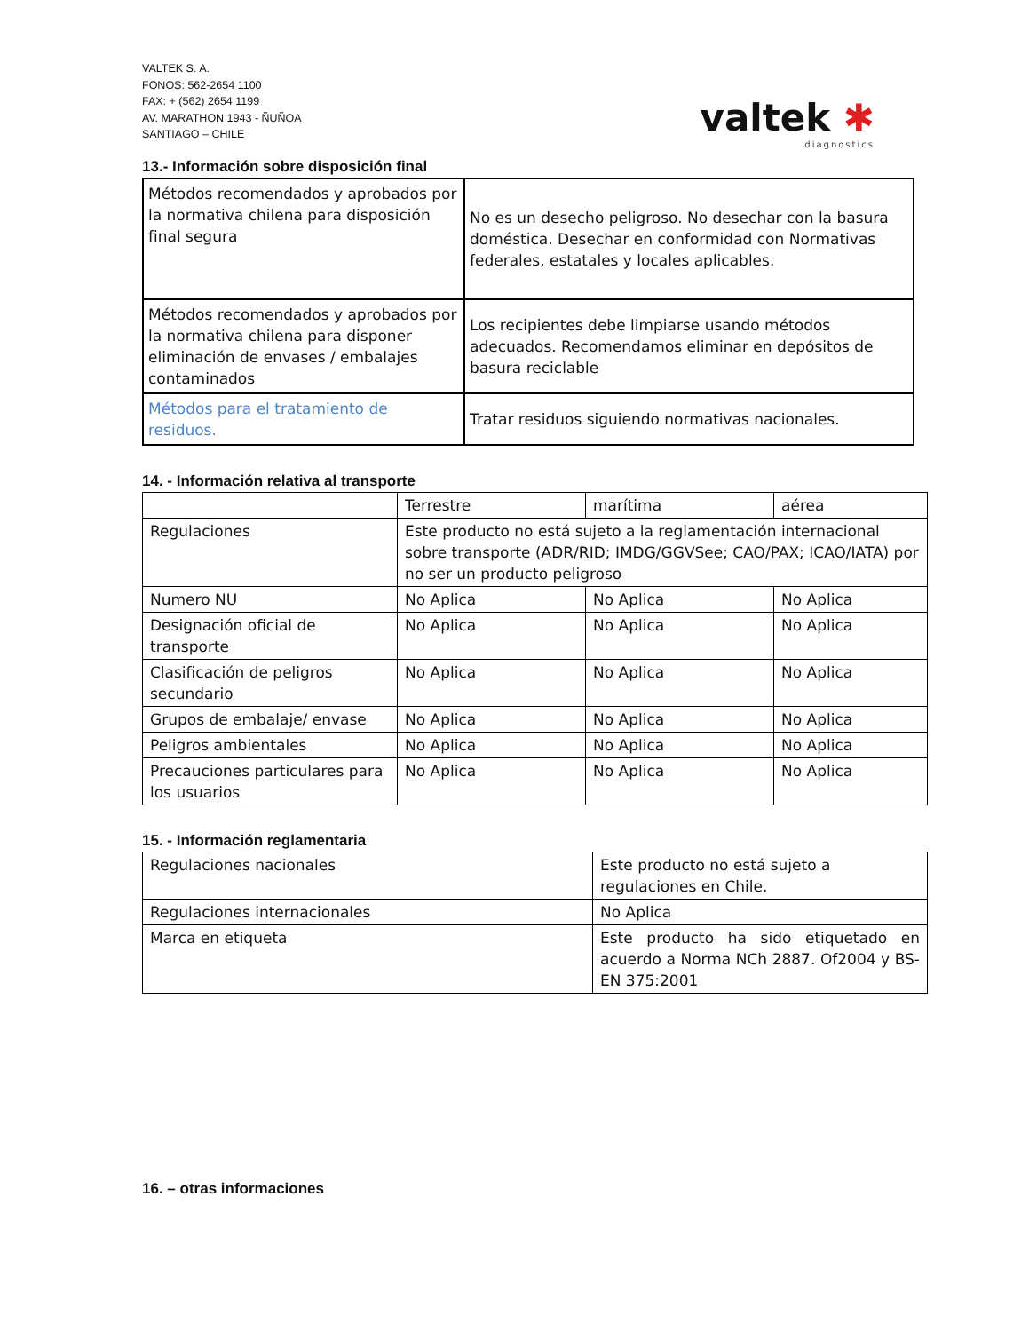VALTEK S. A.
FONOS: 562-2654 1100
FAX: + (562) 2654 1199
AV. MARATHON 1943 - ÑUÑOA
SANTIAGO – CHILE
valtek ✱
diagnostics
13.- Información sobre disposición final
| Métodos recomendados y aprobados por la normativa chilena para disposición final segura | No es un desecho peligroso. No desechar con la basura doméstica. Desechar en conformidad con Normativas federales, estatales y locales aplicables. |
| Métodos recomendados y aprobados por la normativa chilena para disponer eliminación de envases / embalajes contaminados | Los recipientes debe limpiarse usando métodos adecuados. Recomendamos eliminar en depósitos de basura reciclable |
| Métodos para el tratamiento de residuos. | Tratar residuos siguiendo normativas nacionales. |
14. - Información relativa al transporte
| | Terrestre | marítima | aérea |
| Regulaciones | Este producto no está sujeto a la reglamentación internacional sobre transporte (ADR/RID; IMDG/GGVSee; CAO/PAX; ICAO/IATA) por no ser un producto peligroso | | |
| Numero NU | No Aplica | No Aplica | No Aplica |
| Designación oficial de transporte | No Aplica | No Aplica | No Aplica |
| Clasificación de peligros secundario | No Aplica | No Aplica | No Aplica |
| Grupos de embalaje/ envase | No Aplica | No Aplica | No Aplica |
| Peligros ambientales | No Aplica | No Aplica | No Aplica |
| Precauciones particulares para los usuarios | No Aplica | No Aplica | No Aplica |
15. - Información reglamentaria
| Regulaciones nacionales | Este producto no está sujeto a regulaciones en Chile. |
| Regulaciones internacionales | No Aplica |
| Marca en etiqueta | Este producto ha sido etiquetado en acuerdo a Norma NCh 2887. Of2004 y BS-EN 375:2001 |
16. – otras informaciones